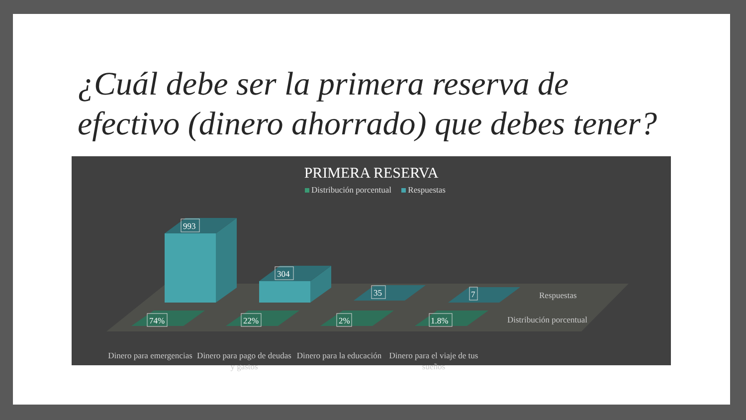¿Cuál debe ser la primera reserva de efectivo (dinero ahorrado) que debes tener?
993
304
35
7
74%
22%
2%
1.8%
Respuestas
Distribución porcentual
PRIMERA RESERVA
Distribución porcentual Respuestas
Dinero para emergencias
Dinero para pago de deudas y gastos
Dinero para la educación
Dinero para el viaje de tus sueños